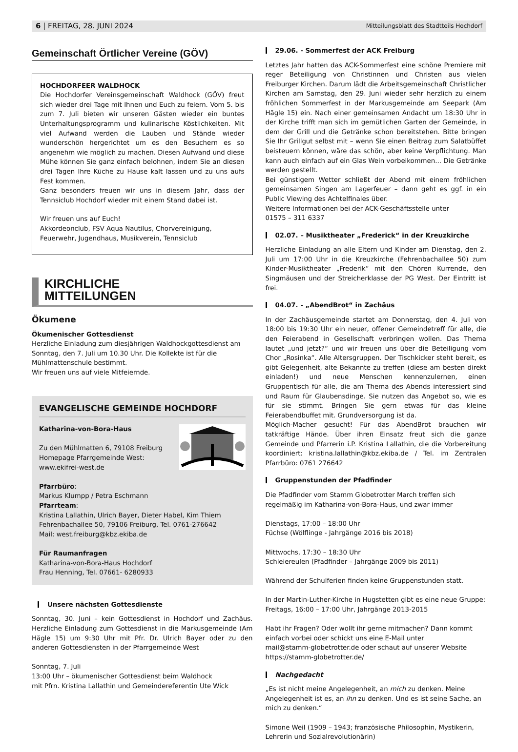6 | FREITAG, 28. JUNI 2024 Mitteilungsblatt des Stadtteils Hochdorf
Gemeinschaft Örtlicher Vereine (GÖV)
HOCHDORFEER WALDHOCK
Die Hochdorfer Vereinsgemeinschaft Waldhock (GÖV) freut sich wieder drei Tage mit Ihnen und Euch zu feiern. Vom 5. bis zum 7. Juli bieten wir unseren Gästen wieder ein buntes Unterhaltungsprogramm und kulinarische Köstlichkeiten. Mit viel Aufwand werden die Lauben und Stände wieder wunderschön hergerichtet um es den Besuchern es so angenehm wie möglich zu machen. Diesen Aufwand und diese Mühe können Sie ganz einfach belohnen, indem Sie an diesen drei Tagen Ihre Küche zu Hause kalt lassen und zu uns aufs Fest kommen.
Ganz besonders freuen wir uns in diesem Jahr, dass der Tennsiclub Hochdorf wieder mit einem Stand dabei ist.
Wir freuen uns auf Euch!
Akkordeonclub, FSV Aqua Nautilus, Chorvereinigung, Feuerwehr, Jugendhaus, Musikverein, Tennsiclub
KIRCHLICHE
MITTEILUNGEN
Ökumene
Ökumenischer Gottesdienst
Herzliche Einladung zum diesjährigen Waldhockgottesdienst am Sonntag, den 7. Juli um 10.30 Uhr. Die Kollekte ist für die Mühlmattenschule bestimmt.
Wir freuen uns auf viele Mitfeiernde.
EVANGELISCHE GEMEINDE HOCHDORF
Katharina-von-Bora-Haus
Zu den Mühlmatten 6, 79108 Freiburg
Homepage Pfarrgemeinde West:
www.ekifrei-west.de
Pfarrbüro:
Markus Klumpp / Petra Eschmann
Pfarrteam:
Kristina Lallathin, Ulrich Bayer, Dieter Habel, Kim Thiem
Fehrenbachallee 50, 79106 Freiburg, Tel. 0761-276642
Mail: west.freiburg@kbz.ekiba.de
Für Raumanfragen
Katharina-von-Bora-Haus Hochdorf
Frau Henning, Tel. 07661- 6280933
Unsere nächsten Gottesdienste
Sonntag, 30. Juni – kein Gottesdienst in Hochdorf und Zachäus. Herzliche Einladung zum Gottesdienst in die Markusgemeinde (Am Hägle 15) um 9:30 Uhr mit Pfr. Dr. Ulrich Bayer oder zu den anderen Gottesdiensten in der Pfarrgemeinde West
Sonntag, 7. Juli
13:00 Uhr – ökumenischer Gottesdienst beim Waldhock
mit Pfrn. Kristina Lallathin und Gemeindereferentin Ute Wick
29.06. - Sommerfest der ACK Freiburg
Letztes Jahr hatten das ACK-Sommerfest eine schöne Premiere mit reger Beteiligung von Christinnen und Christen aus vielen Freiburger Kirchen. Darum lädt die Arbeitsgemeinschaft Christlicher Kirchen am Samstag, den 29. Juni wieder sehr herzlich zu einem fröhlichen Sommerfest in der Markusgemeinde am Seepark (Am Hägle 15) ein. Nach einer gemeinsamen Andacht um 18:30 Uhr in der Kirche trifft man sich im gemütlichen Garten der Gemeinde, in dem der Grill und die Getränke schon bereitstehen. Bitte bringen Sie Ihr Grillgut selbst mit – wenn Sie einen Beitrag zum Salatbüffet beisteuern können, wäre das schön, aber keine Verpflichtung. Man kann auch einfach auf ein Glas Wein vorbeikommen... Die Getränke werden gestellt.
Bei günstigem Wetter schließt der Abend mit einem fröhlichen gemeinsamen Singen am Lagerfeuer – dann geht es ggf. in ein Public Viewing des Achtelfinales über.
Weitere Informationen bei der ACK-Geschäftsstelle unter
01575 – 311 6337
02.07. – Musiktheater „Frederick“ in der Kreuzkirche
Herzliche Einladung an alle Eltern und Kinder am Dienstag, den 2. Juli um 17:00 Uhr in die Kreuzkirche (Fehrenbachallee 50) zum Kinder-Musiktheater „Frederik“ mit den Chören Kurrende, den Singmäusen und der Streicherklasse der PG West. Der Eintritt ist frei.
04.07. - „AbendBrot“ in Zachäus
In der Zachäusgemeinde startet am Donnerstag, den 4. Juli von 18:00 bis 19:30 Uhr ein neuer, offener Gemeindetreff für alle, die den Feierabend in Gesellschaft verbringen wollen. Das Thema lautet „und jetzt?“ und wir freuen uns über die Beteiligung vom Chor „Rosinka“. Alle Altersgruppen. Der Tischkicker steht bereit, es gibt Gelegenheit, alte Bekannte zu treffen (diese am besten direkt einladen!) und neue Menschen kennenzulernen, einen Gruppentisch für alle, die am Thema des Abends interessiert sind und Raum für Glaubensdinge. Sie nutzen das Angebot so, wie es für sie stimmt. Bringen Sie gern etwas für das kleine Feierabendbuffet mit. Grundversorgung ist da.
Möglich-Macher gesucht! Für das AbendBrot brauchen wir tatkräftige Hände. Über ihren Einsatz freut sich die ganze Gemeinde und Pfarrerin i.P. Kristina Lallathin, die die Vorbereitung koordiniert: kristina.lallathin@kbz.ekiba.de / Tel. im Zentralen Pfarrbüro: 0761 276642
Gruppenstunden der Pfadfinder
Die Pfadfinder vom Stamm Globetrotter March treffen sich regelmäßig im Katharina-von-Bora-Haus, und zwar immer
Dienstags, 17:00 – 18:00 Uhr
Füchse (Wölflinge - Jahrgänge 2016 bis 2018)
Mittwochs, 17:30 – 18:30 Uhr
Schleiereulen (Pfadfinder – Jahrgänge 2009 bis 2011)
Während der Schulferien finden keine Gruppenstunden statt.
In der Martin-Luther-Kirche in Hugstetten gibt es eine neue Gruppe: Freitags, 16:00 – 17:00 Uhr, Jahrgänge 2013-2015
Habt ihr Fragen? Oder wollt ihr gerne mitmachen? Dann kommt einfach vorbei oder schickt uns eine E-Mail unter
mail@stamm-globetrotter.de oder schaut auf unserer Website
https://stamm-globetrotter.de/
Nachgedacht
„Es ist nicht meine Angelegenheit, an mich zu denken. Meine Angelegenheit ist es, an ihn zu denken. Und es ist seine Sache, an mich zu denken.“
Simone Weil (1909 – 1943; französische Philosophin, Mystikerin, Lehrerin und Sozialrevolutionärin)